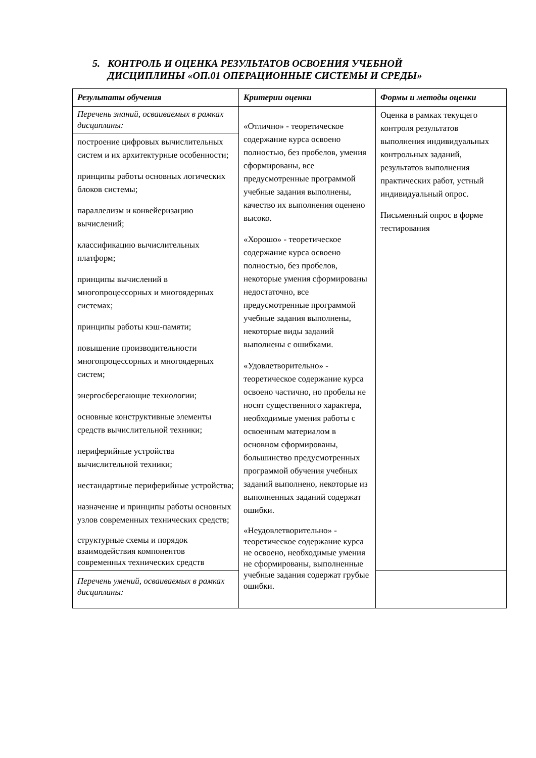5. КОНТРОЛЬ И ОЦЕНКА РЕЗУЛЬТАТОВ ОСВОЕНИЯ УЧЕБНОЙ
ДИСЦИПЛИНЫ «ОП.01 ОПЕРАЦИОННЫЕ СИСТЕМЫ И СРЕДЫ»
| Результаты обучения | Критерии оценки | Формы и методы оценки |
| --- | --- | --- |
| Перечень знаний, осваиваемых в рамках дисциплины: | «Отлично» - теоретическое содержание курса освоено полностью, без пробелов, умения сформированы, все предусмотренные программой учебные задания выполнены, качество их выполнения оценено высоко. «Хорошо» - теоретическое содержание курса освоено полностью, без пробелов, некоторые умения сформированы недостаточно, все предусмотренные программой учебные задания выполнены, некоторые виды заданий выполнены с ошибками. «Удовлетворительно» - теоретическое содержание курса освоено частично, но пробелы не носят существенного характера, необходимые умения работы с освоенным материалом в основном сформированы, большинство предусмотренных программой обучения учебных заданий выполнено, некоторые из выполненных заданий содержат ошибки. «Неудовлетворительно» - теоретическое содержание курса не освоено, необходимые умения не сформированы, выполненные учебные задания содержат грубые ошибки. | Оценка в рамках текущего контроля результатов выполнения индивидуальных контрольных заданий, результатов выполнения практических работ, устный индивидуальный опрос. Письменный опрос в форме тестирования |
| построение цифровых вычислительных систем и их архитектурные особенности; принципы работы основных логических блоков системы; параллелизм и конвейеризацию вычислений; классификацию вычислительных платформ; принципы вычислений в многопроцессорных и многоядерных системах; принципы работы кэш-памяти; повышение производительности многопроцессорных и многоядерных систем; энергосберегающие технологии; основные конструктивные элементы средств вычислительной техники; периферийные устройства вычислительной техники; нестандартные периферийные устройства; назначение и принципы работы основных узлов современных технических средств; структурные схемы и порядок взаимодействия компонентов современных технических средств | | |
| Перечень умений, осваиваемых в рамках дисциплины: | | |